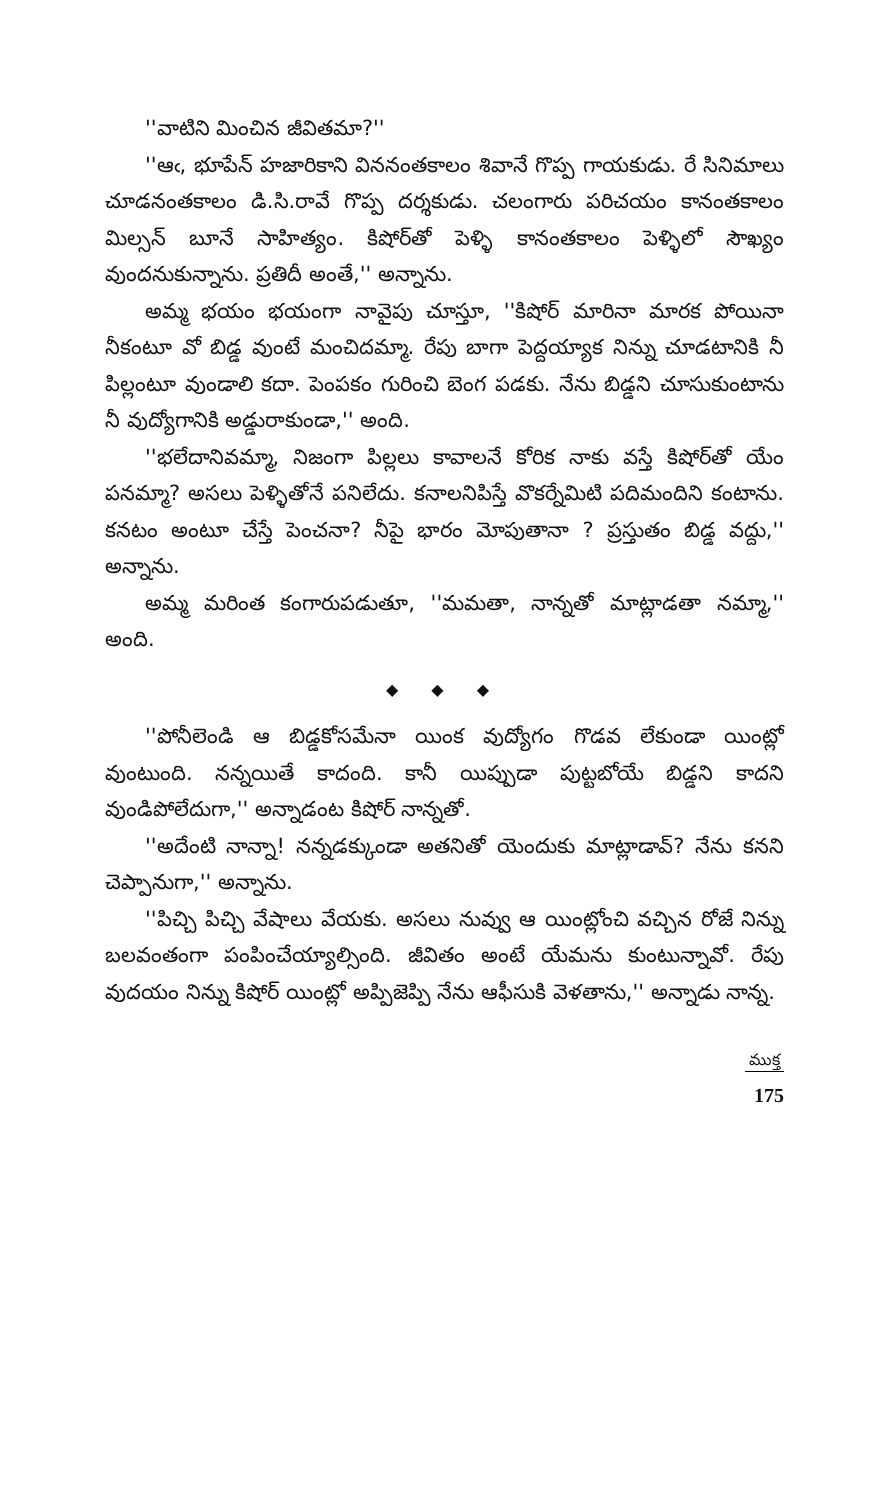''వాటిని మించిన జీవితమా?''
''ఆఁ, భూపేన్ హజారికాని విననంతకాలం శివానే గొప్ప గాయకుడు. రే సినిమాలు చూడనంతకాలం డి.సి.రావే గొప్ప దర్శకుడు. చలంగారు పరిచయం కానంతకాలం మిల్సన్ బూనే సాహిత్యం. కిషోర్‌తో పెళ్ళి కానంతకాలం పెళ్ళిలో సౌఖ్యం వుందనుకున్నాను. ప్రతిదీ అంతే,'' అన్నాను.
అమ్మ భయం భయంగా నావైపు చూస్తూ, ''కిషోర్ మారినా మారక పోయినా నీకంటూ వో బిడ్డ వుంటే మంచిదమ్మా. రేపు బాగా పెద్దయ్యాక నిన్ను చూడటానికి నీ పిల్లంటూ వుండాలి కదా. పెంపకం గురించి బెంగ పడకు. నేను బిడ్డని చూసుకుంటాను నీ వుద్యోగానికి అడ్డురాకుండా,'' అంది.
''భలేదానివమ్మా, నిజంగా పిల్లలు కావాలనే కోరిక నాకు వస్తే కిషోర్‌తో యేం పనమ్మా? అసలు పెళ్ళితోనే పనిలేదు. కనాలనిపిస్తే వొకర్నేమిటి పదిమందిని కంటాను. కనటం అంటూ చేస్తే పెంచనా? నీపై భారం మోపుతానా ? ప్రస్తుతం బిడ్డ వద్దు,'' అన్నాను.
అమ్మ మరింత కంగారుపడుతూ, ''మమతా, నాన్నతో మాట్లాడతా నమ్మా,'' అంది.
◆ ◆ ◆
''పోనీలెండి ఆ బిడ్డకోసమేనా యింక వుద్యోగం గొడవ లేకుండా యింట్లో వుంటుంది. నన్నయితే కాదంది. కానీ యిప్పుడా పుట్టబోయే బిడ్డని కాదని వుండిపోలేదుగా,'' అన్నాడంట కిషోర్ నాన్నతో.
''అదేంటి నాన్నా! నన్నడక్కుండా అతనితో యెందుకు మాట్లాడావ్? నేను కనని చెప్పానుగా,'' అన్నాను.
''పిచ్చి పిచ్చి వేషాలు వేయకు. అసలు నువ్వు ఆ యింట్లోంచి వచ్చిన రోజే నిన్ను బలవంతంగా పంపించేయ్యాల్సింది. జీవితం అంటే యేమను కుంటున్నావో. రేపు వుదయం నిన్ను కిషోర్ యింట్లో అప్పిజెప్పి నేను ఆఫీసుకి వెళతాను,'' అన్నాడు నాన్న.
ముక్త
175